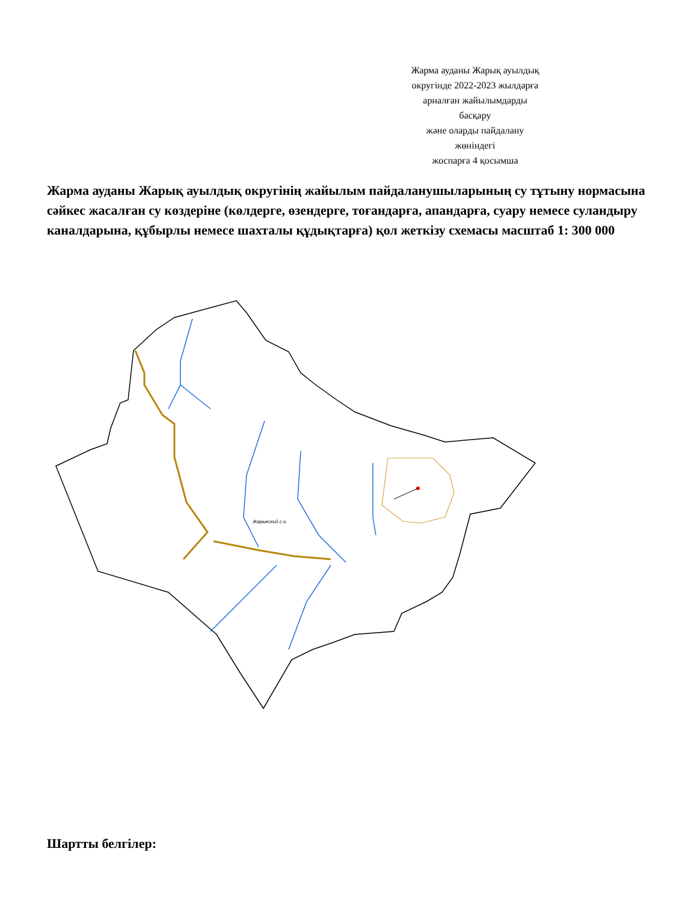Жарма ауданы Жарық ауылдық
округінде 2022-2023 жылдарға
арналған жайылымдарды
басқару
және оларды пайдалану
жөніндегі
жоспарға 4 қосымша
Жарма ауданы Жарық ауылдық округінің жайылым пайдаланушыларының су тұтыну нормасына сәйкес жасалған су көздеріне (көлдерге, өзендерге, тоғандарға, апандарға, суару немесе суландыру каналдарына, құбырлы немесе шахталы құдықтарға) қол жеткізу схемасы масштаб 1: 300 000
Жарыкский с.о.
Шартты белгілер: